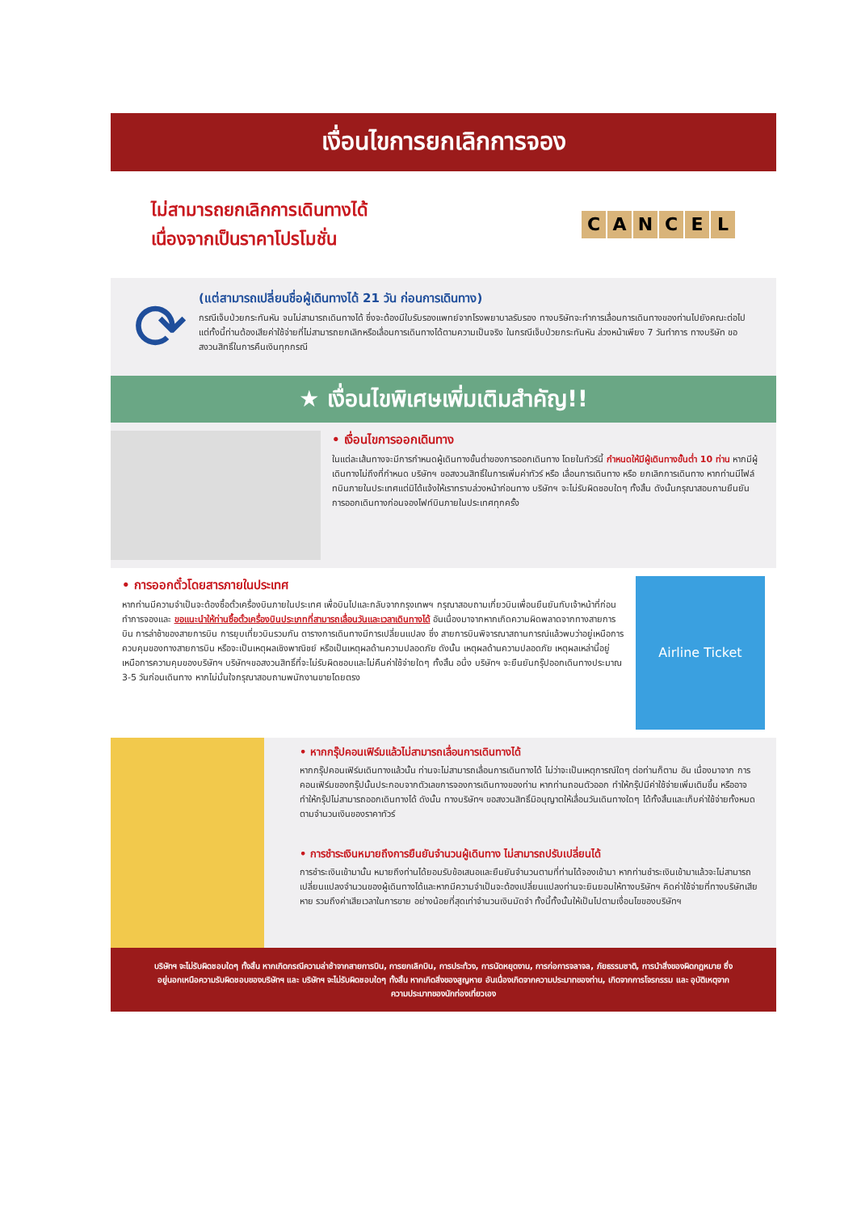เงื่อนไขการยกเลิกการจอง
ไม่สามารถยกเลิกการเดินทางได้
เนื่องจากเป็นราคาโปรโมชั่น
CANCEL
⟳
(แต่สามารถเปลี่ยนชื่อผู้เดินทางได้ 21 วัน ก่อนการเดินทาง)
กรณีเจ็บป่วยกระทันหัน จนไม่สามารถเดินทางได้ ซึ่งจะต้องมีใบรับรองแพทย์จากโรงพยาบาลรับรอง ทางบริษัทจะทำการเลื่อนการเดินทางของท่านไปยังคณะต่อไป แต่ทั้งนี้ท่านต้องเสียค่าใช้จ่ายที่ไม่สามารถยกเลิกหรือเลื่อนการเดินทางได้ตามความเป็นจริง ในกรณีเจ็บป่วยกระทันหัน ล่วงหน้าเพียง 7 วันทำการ ทางบริษัท ขอสงวนสิทธิ์ในการคืนเงินทุกกรณี
★ เงื่อนไขพิเศษเพิ่มเติมสำคัญ!!
• เงื่อนไขการออกเดินทาง
ในแต่ละเส้นทางจะมีการกำหนดผู้เดินทางขั้นต่ำของการออกเดินทาง โดยในทัวร์นี้ กำหนดให้มีผู้เดินทางขั้นต่ำ 10 ท่าน หากมีผู้เดินทางไม่ถึงที่กำหนด บริษัทฯ ขอสงวนสิทธิ์ในการเพิ่มค่าทัวร์ หรือ เลื่อนการเดินทาง หรือ ยกเลิกการเดินทาง หากท่านมีไฟล์ทบินภายในประเทศแต่มิได้แจ้งให้เราทราบล่วงหน้าก่อนทาง บริษัทฯ จะไม่รับผิดชอบใดๆ ทั้งสิ้น ดังนั้นกรุณาสอบถามยืนยันการออกเดินทางก่อนจองไฟท์บินภายในประเทศทุกครั้ง
• การออกตั๋วโดยสารภายในประเทศ
หากท่านมีความจำเป็นจะต้องซื้อตั๋วเครื่องบินภายในประเทศ เพื่อบินไปและกลับจากกรุงเทพฯ กรุณาสอบถามเกี่ยวบินเพื่อนยืนยันกับเจ้าหน้าที่ก่อนทำการจองและ ขอแนะนำให้ท่านซื้อตั๋วเครื่องบินประเภทที่สามารถเลื่อนวันและเวลาเดินทางได้ อันเนื่องมาจากหากเกิดความผิดพลาดจากทางสายการบิน การล่าช้าของสายการบิน การยุบเที่ยวบินรวมกัน ตารางการเดินทางมีการเปลี่ยนแปลง ซึ่ง สายการบินพิจารณาสถานการณ์แล้วพบว่าอยู่เหนือการควบคุมของทางสายการบิน หรือจะเป็นเหตุผลเชิงพาณิชย์ หรือเป็นเหตุผลด้านความปลอดภัย ดังนั้น เหตุผลด้านความปลอดภัย เหตุผลเหล่านี้อยู่เหนือการความคุมของบริษัทฯ บริษัทฯขอสงวนสิทธิ์ที่จะไม่รับผิดชอบและไม่คืนค่าใช้จ่ายใดๆ ทั้งสิ้น อนึ่ง บริษัทฯ จะยืนยันกรุ๊ปออกเดินทางประมาณ 3-5 วันก่อนเดินทาง หากไม่มั่นใจกรุณาสอบถามพนักงานขายโดยตรง
Airline Ticket
• หากกรุ๊ปคอนเฟิร์มแล้วไม่สามารถเลื่อนการเดินทางได้
หากกรุ๊ปคอนเฟิร์มเดินทางแล้วนั้น ท่านจะไม่สามารถเลื่อนการเดินทางได้ ไม่ว่าจะเป็นเหตุการณ์ใดๆ ต่อท่านก็ตาม อัน เนื่องมาจาก การคอนเฟิร์มของกรุ๊ปนั้นประกอบจากตัวเลขการจองการเดินทางของท่าน หากท่านถอนตัวออก ทำให้กรุ๊ปมีค่าใช้จ่ายเพิ่มเติมขึ้น หรืออาจทำให้กรุ๊ปไม่สามารถออกเดินทางได้ ดังนั้น ทางบริษัทฯ ขอสงวนสิทธิ์มิอนุญาตให้เลื่อนวันเดินทางใดๆ ได้ทั้งสิ้นและเก็บค่าใช้จ่ายทั้งหมดตามจำนวนเงินของราคาทัวร์
• การชำระเงินหมายถึงการยืนยันจำนวนผู้เดินทาง ไม่สามารถปรับเปลี่ยนได้
การชำระเงินเข้ามานั้น หมายถึงท่านได้ยอมรับข้อเสนอและยืนยันจำนวนตามที่ท่านได้จองเข้ามา หากท่านชำระเงินเข้ามาแล้วจะไม่สามารถเปลี่ยนแปลงจำนวนของผู้เดินทางได้และหากมีความจำเป็นจะต้องเปลี่ยนแปลงท่านจะยินยอมให้ทางบริษัทฯ คิดค่าใช้จ่ายที่ทางบริษัทเสียหาย รวมถึงค่าเสียเวลาในการขาย อย่างน้อยที่สุดเท่าจำนวนเงินมัดจำ ทั้งนี้ทั้งนั้นให้เป็นไปตามเงื่อนไขของบริษัทฯ
บริษัทฯ จะไม่รับผิดชอบใดๆ ทั้งสิ้น หากเกิดกรณีความล่าช้าจากสายการบิน, การยกเลิกบิน, การประท้วง, การนัดหยุดงาน, การก่อการจลาจล, ภัยธรรมชาติ, การนำสิ่งของผิดกฎหมาย ซึ่งอยู่นอกเหนือความรับผิดชอบของบริษัทฯ และ บริษัทฯ จะไม่รับผิดชอบใดๆ ทั้งสิ้น หากเกิดสิ่งของสูญหาย อันเนื่องเกิดจากความประมาทของท่าน, เกิดจากการโจรกรรม และ อุบัติเหตุจากความประมาทของนักท่องเที่ยวเอง